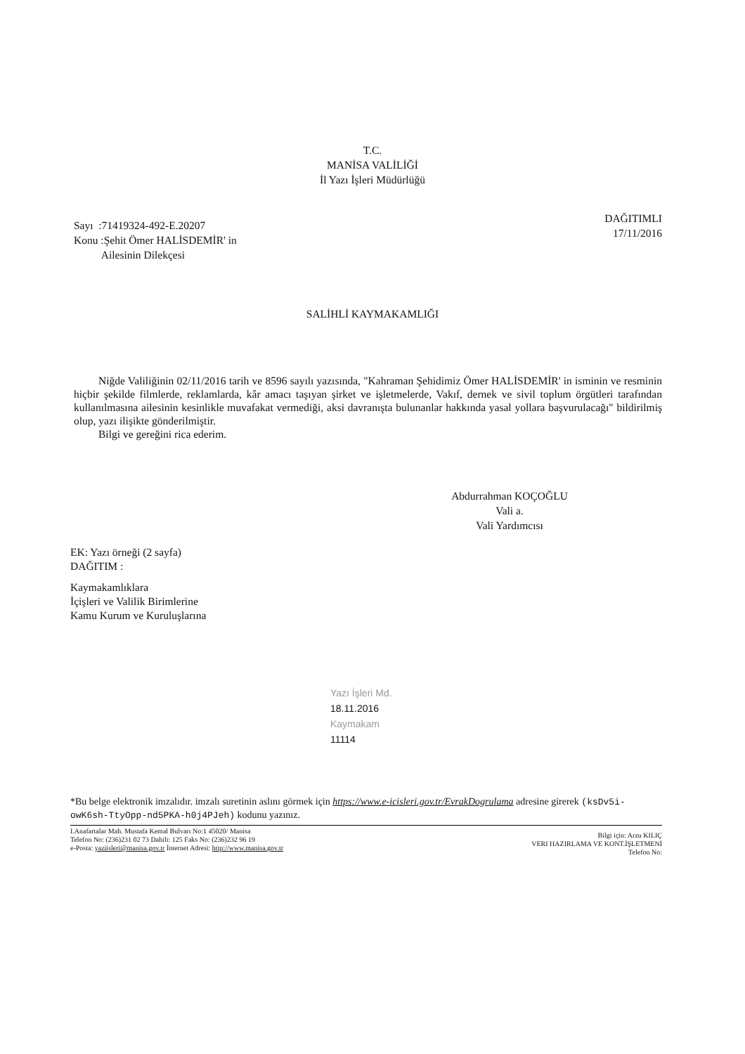T.C.
MANİSA VALİLİĞİ
İl Yazı İşleri Müdürlüğü
Sayı :71419324-492-E.20207
Konu :Şehit Ömer HALİSDEMİR' in
Ailesinin Dilekçesi
DAĞITIMLI
17/11/2016
SALİHLİ KAYMAKAMLIĞI
Niğde Valiliğinin 02/11/2016 tarih ve 8596 sayılı yazısında, "Kahraman Şehidimiz Ömer HALİSDEMİR' in isminin ve resminin hiçbir şekilde filmlerde, reklamlarda, kâr amacı taşıyan şirket ve işletmelerde, Vakıf, dernek ve sivil toplum örgütleri tarafından kullanılmasına ailesinin kesinlikle muvafakat vermediği, aksi davranışta bulunanlar hakkında yasal yollara başvurulacağı" bildirilmiş olup, yazı ilişikte gönderilmiştir.
Bilgi ve gereğini rica ederim.
Abdurrahman KOÇOĞLU
Vali a.
Vali Yardımcısı
EK: Yazı örneği (2 sayfa)
DAĞITIM :
Kaymakamlıklara
İçişleri ve Valilik Birimlerine
Kamu Kurum ve Kuruluşlarına
Yazı İşleri Md.
18.11.2016
Kaymakam
11114
*Bu belge elektronik imzalıdır. imzalı suretinin aslını görmek için https://www.e-icisleri.gov.tr/EvrakDogrulama adresine girerek (ksDv5i-owK6sh-TtyOpp-nd5PKA-h0j4PJeh) kodunu yazınız.
I.Anafartalar Mah. Mustafa Kemal Bulvarı No:1 45020/ Manisa
Telefon No: (236)231 02 73 Dahili: 125 Faks No: (236)232 96 19
e-Posta: yaziisleri@manisa.gov.tr İnternet Adresi: http://www.manisa.gov.tr
Bilgi için: Arzu KILIÇ
VERI HAZIRLAMA VE KONT.İŞLETMENİ
Telefon No: